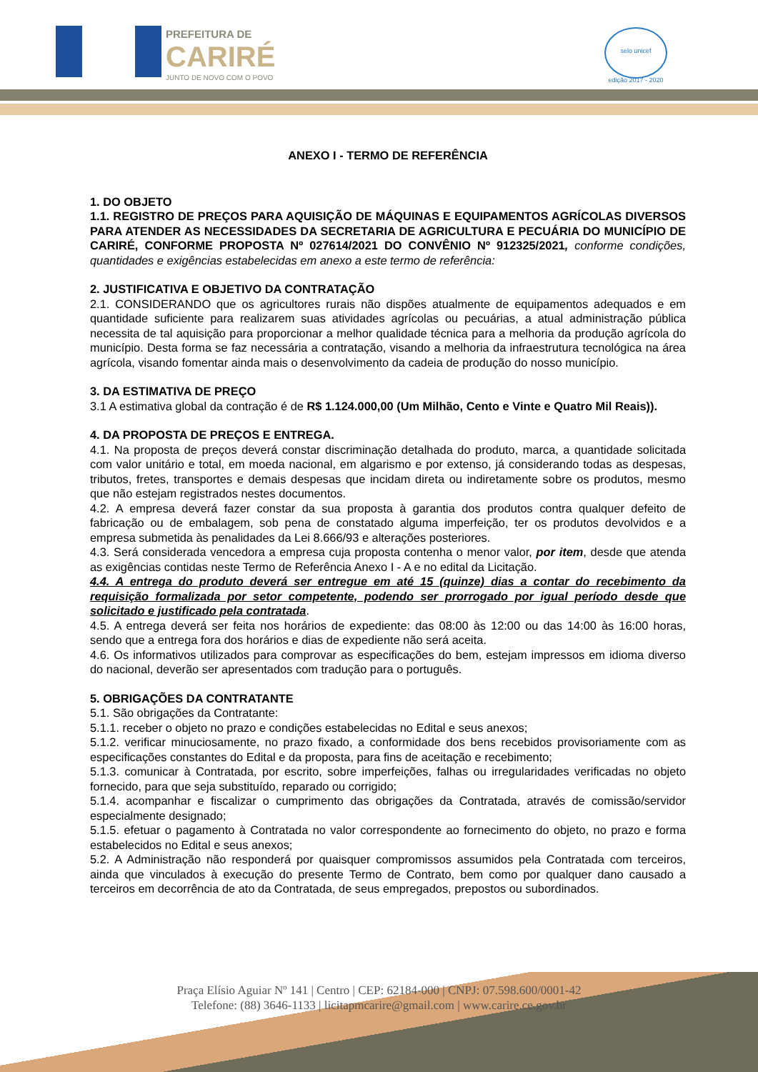PREFEITURA DE
CARIRÉ
JUNTO DE NOVO COM O POVO
selo unicef
edição 2017 - 2020
ANEXO I - TERMO DE REFERÊNCIA
1. DO OBJETO
1.1. REGISTRO DE PREÇOS PARA AQUISIÇÃO DE MÁQUINAS E EQUIPAMENTOS AGRÍCOLAS DIVERSOS PARA ATENDER AS NECESSIDADES DA SECRETARIA DE AGRICULTURA E PECUÁRIA DO MUNICÍPIO DE CARIRÉ, CONFORME PROPOSTA Nº 027614/2021 DO CONVÊNIO Nº 912325/2021, conforme condições, quantidades e exigências estabelecidas em anexo a este termo de referência:
2. JUSTIFICATIVA E OBJETIVO DA CONTRATAÇÃO
2.1. CONSIDERANDO que os agricultores rurais não dispões atualmente de equipamentos adequados e em quantidade suficiente para realizarem suas atividades agrícolas ou pecuárias, a atual administração pública necessita de tal aquisição para proporcionar a melhor qualidade técnica para a melhoria da produção agrícola do município. Desta forma se faz necessária a contratação, visando a melhoria da infraestrutura tecnológica na área agrícola, visando fomentar ainda mais o desenvolvimento da cadeia de produção do nosso município.
3. DA ESTIMATIVA DE PREÇO
3.1 A estimativa global da contração é de R$ 1.124.000,00 (Um Milhão, Cento e Vinte e Quatro Mil Reais)).
4. DA PROPOSTA DE PREÇOS E ENTREGA.
4.1. Na proposta de preços deverá constar discriminação detalhada do produto, marca, a quantidade solicitada com valor unitário e total, em moeda nacional, em algarismo e por extenso, já considerando todas as despesas, tributos, fretes, transportes e demais despesas que incidam direta ou indiretamente sobre os produtos, mesmo que não estejam registrados nestes documentos.
4.2. A empresa deverá fazer constar da sua proposta à garantia dos produtos contra qualquer defeito de fabricação ou de embalagem, sob pena de constatado alguma imperfeição, ter os produtos devolvidos e a empresa submetida às penalidades da Lei 8.666/93 e alterações posteriores.
4.3. Será considerada vencedora a empresa cuja proposta contenha o menor valor, por item, desde que atenda as exigências contidas neste Termo de Referência Anexo I - A e no edital da Licitação.
4.4. A entrega do produto deverá ser entregue em até 15 (quinze) dias a contar do recebimento da requisição formalizada por setor competente, podendo ser prorrogado por igual período desde que solicitado e justificado pela contratada.
4.5. A entrega deverá ser feita nos horários de expediente: das 08:00 às 12:00 ou das 14:00 às 16:00 horas, sendo que a entrega fora dos horários e dias de expediente não será aceita.
4.6. Os informativos utilizados para comprovar as especificações do bem, estejam impressos em idioma diverso do nacional, deverão ser apresentados com tradução para o português.
5. OBRIGAÇÕES DA CONTRATANTE
5.1. São obrigações da Contratante:
5.1.1. receber o objeto no prazo e condições estabelecidas no Edital e seus anexos;
5.1.2. verificar minuciosamente, no prazo fixado, a conformidade dos bens recebidos provisoriamente com as especificações constantes do Edital e da proposta, para fins de aceitação e recebimento;
5.1.3. comunicar à Contratada, por escrito, sobre imperfeições, falhas ou irregularidades verificadas no objeto fornecido, para que seja substituído, reparado ou corrigido;
5.1.4. acompanhar e fiscalizar o cumprimento das obrigações da Contratada, através de comissão/servidor especialmente designado;
5.1.5. efetuar o pagamento à Contratada no valor correspondente ao fornecimento do objeto, no prazo e forma estabelecidos no Edital e seus anexos;
5.2. A Administração não responderá por quaisquer compromissos assumidos pela Contratada com terceiros, ainda que vinculados à execução do presente Termo de Contrato, bem como por qualquer dano causado a terceiros em decorrência de ato da Contratada, de seus empregados, prepostos ou subordinados.
Praça Elísio Aguiar Nº 141 | Centro | CEP: 62184-000 | CNPJ: 07.598.600/0001-42
Telefone: (88) 3646-1133 | licitapmcarire@gmail.com | www.carire.ce.gov.br